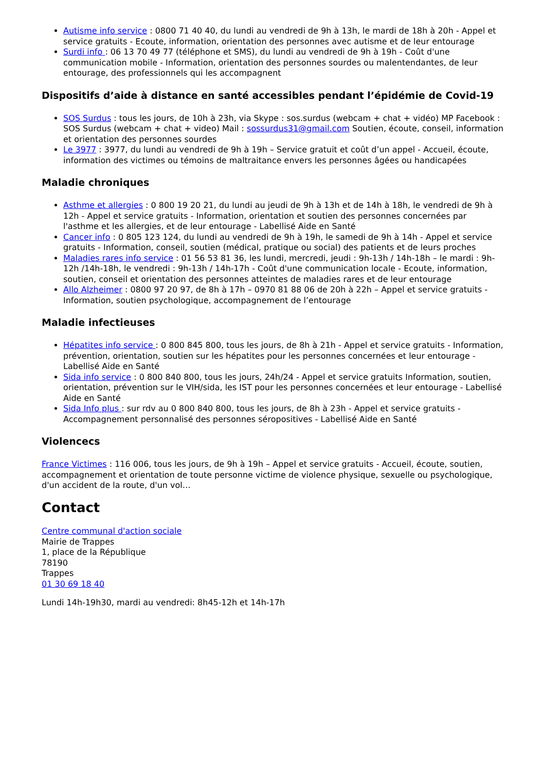Autisme info service : 0800 71 40 40, du lundi au vendredi de 9h à 13h, le mardi de 18h à 20h - Appel et service gratuits - Ecoute, information, orientation des personnes avec autisme et de leur entourage
Surdi info : 06 13 70 49 77 (téléphone et SMS), du lundi au vendredi de 9h à 19h - Coût d'une communication mobile - Information, orientation des personnes sourdes ou malentendantes, de leur entourage, des professionnels qui les accompagnent
Dispositifs d’aide à distance en santé accessibles pendant l’épidémie de Covid-19
SOS Surdus : tous les jours, de 10h à 23h, via Skype : sos.surdus (webcam + chat + vidéo) MP Facebook : SOS Surdus (webcam + chat + video) Mail : sossurdus31@gmail.com Soutien, écoute, conseil, information et orientation des personnes sourdes
Le 3977 : 3977, du lundi au vendredi de 9h à 19h – Service gratuit et coût d’un appel - Accueil, écoute, information des victimes ou témoins de maltraitance envers les personnes âgées ou handicapées
Maladie chroniques
Asthme et allergies : 0 800 19 20 21, du lundi au jeudi de 9h à 13h et de 14h à 18h, le vendredi de 9h à 12h - Appel et service gratuits - Information, orientation et soutien des personnes concernées par l'asthme et les allergies, et de leur entourage - Labellisé Aide en Santé
Cancer info : 0 805 123 124, du lundi au vendredi de 9h à 19h, le samedi de 9h à 14h - Appel et service gratuits - Information, conseil, soutien (médical, pratique ou social) des patients et de leurs proches
Maladies rares info service : 01 56 53 81 36, les lundi, mercredi, jeudi : 9h-13h / 14h-18h – le mardi : 9h-12h /14h-18h, le vendredi : 9h-13h / 14h-17h - Coût d'une communication locale - Ecoute, information, soutien, conseil et orientation des personnes atteintes de maladies rares et de leur entourage
Allo Alzheimer : 0800 97 20 97, de 8h à 17h – 0970 81 88 06 de 20h à 22h – Appel et service gratuits - Information, soutien psychologique, accompagnement de l’entourage
Maladie infectieuses
Hépatites info service : 0 800 845 800, tous les jours, de 8h à 21h - Appel et service gratuits - Information, prévention, orientation, soutien sur les hépatites pour les personnes concernées et leur entourage - Labellisé Aide en Santé
Sida info service : 0 800 840 800, tous les jours, 24h/24 - Appel et service gratuits Information, soutien, orientation, prévention sur le VIH/sida, les IST pour les personnes concernées et leur entourage - Labellisé Aide en Santé
Sida Info plus : sur rdv au 0 800 840 800, tous les jours, de 8h à 23h - Appel et service gratuits - Accompagnement personnalisé des personnes séropositives - Labellisé Aide en Santé
Violencecs
France Victimes : 116 006, tous les jours, de 9h à 19h – Appel et service gratuits - Accueil, écoute, soutien, accompagnement et orientation de toute personne victime de violence physique, sexuelle ou psychologique, d'un accident de la route, d'un vol…
Contact
Centre communal d'action sociale
Mairie de Trappes
1, place de la République
78190
Trappes
01 30 69 18 40
Lundi 14h-19h30, mardi au vendredi: 8h45-12h et 14h-17h